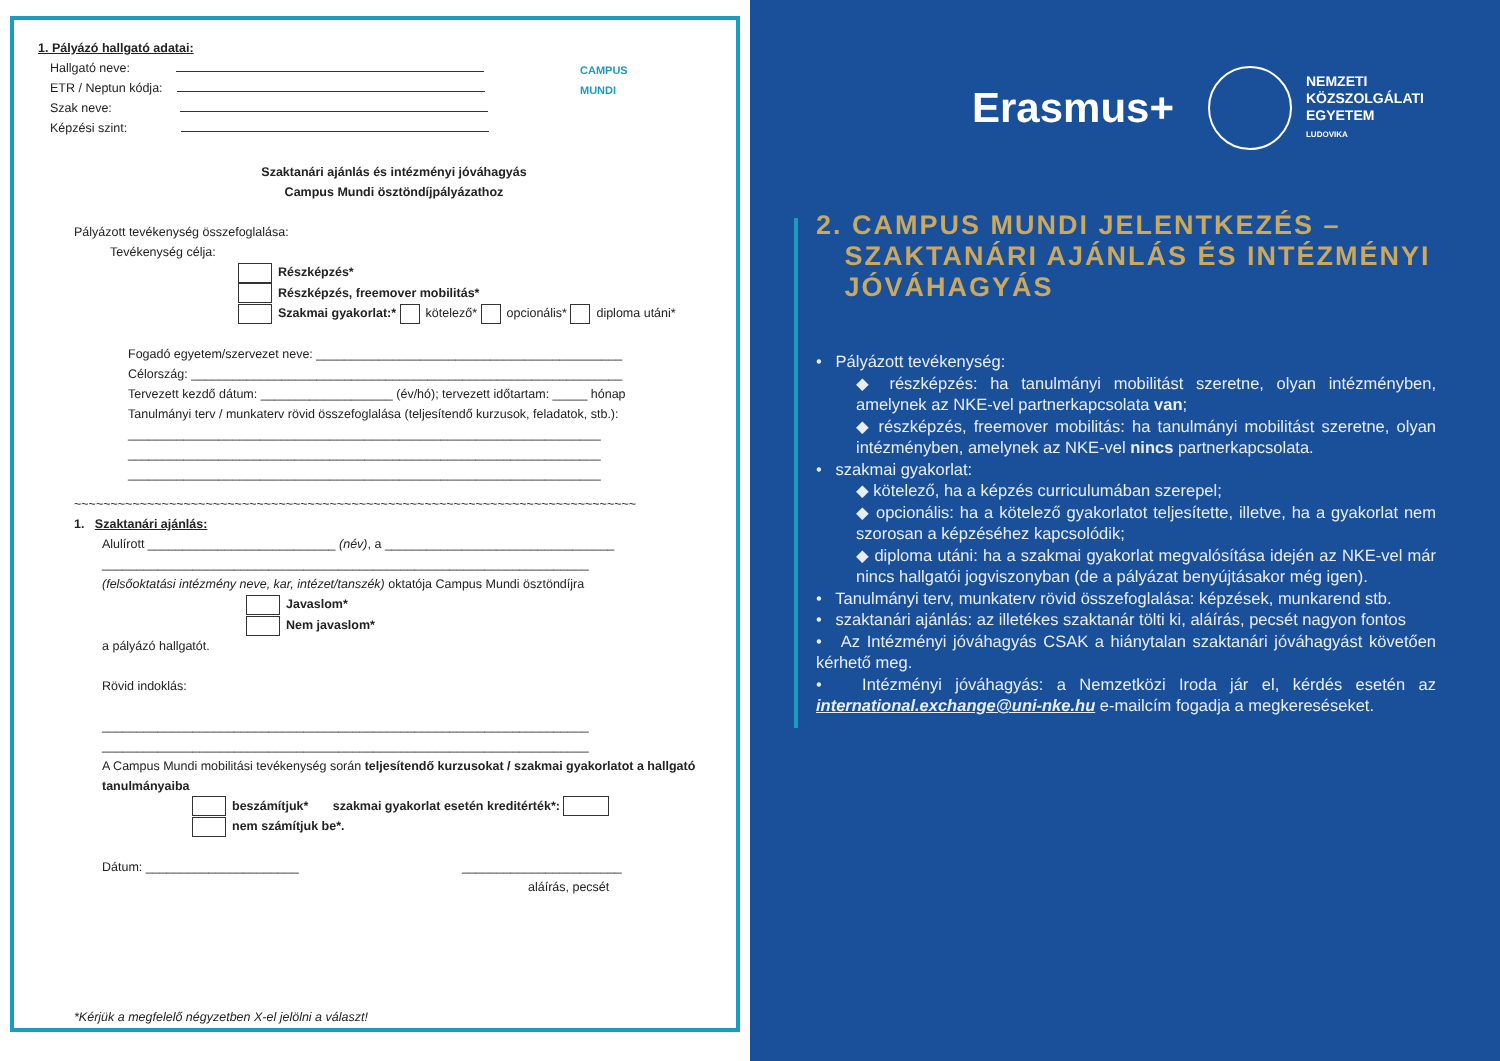1. Pályázó hallgató adatai:
Hallgató neve:
ETR / Neptun kódja:
Szak neve:
Képzési szint:
CAMPUS
MUNDI
Szaktanári ajánlás és intézményi jóváhagyás
Campus Mundi ösztöndíjpályázathoz
Pályázott tevékenység összefoglalása:
Tevékenység célja:
Részképzés*
Részképzés, freemover mobilitás*
Szakmai gyakorlat:* kötelező* opcionális* diploma utáni*
Fogadó egyetem/szervezet neve: ____________________________________________
Célország: ______________________________________________________________
Tervezett kezdő dátum: ___________________ (év/hó); tervezett időtartam: _____ hónap
Tanulmányi terv / munkaterv rövid összefoglalása (teljesítendő kurzusok, feladatok, stb.):
____________________________________________________________________
____________________________________________________________________
____________________________________________________________________
~~~~~~~~~~~~~~~~~~~~~~~~~~~~~~~~~~~~~~~~~~~~~~~~~~~~~~~~~~~~~~~~~~~~~~~~~~~~~
1. Szaktanári ajánlás:
Alulírott ___________________________ (név), a _________________________________
______________________________________________________________________
(felsőoktatási intézmény neve, kar, intézet/tanszék) oktatója Campus Mundi ösztöndíjra
Javaslom*
Nem javaslom*
a pályázó hallgatót.
Rövid indoklás:
______________________________________________________________________
______________________________________________________________________
A Campus Mundi mobilitási tevékenység során teljesítendő kurzusokat / szakmai gyakorlatot a hallgató tanulmányaiba
beszámítjuk* szakmai gyakorlat esetén kreditérték*:
nem számítjuk be*.
Dátum: ______________________ _______________________
aláírás, pecsét
*Kérjük a megfelelő négyzetben X-el jelölni a választ!
Erasmus+
NEMZETI
KÖZSZOLGÁLATI
EGYETEM
LUDOVIKA
2. CAMPUS MUNDI JELENTKEZÉS –
SZAKTANÁRI AJÁNLÁS ÉS INTÉZMÉNYI
JÓVÁHAGYÁS
• Pályázott tevékenység:
◆ részképzés: ha tanulmányi mobilitást szeretne, olyan intézményben, amelynek az NKE-vel partnerkapcsolata van;
◆ részképzés, freemover mobilitás: ha tanulmányi mobilitást szeretne, olyan intézményben, amelynek az NKE-vel nincs partnerkapcsolata.
• szakmai gyakorlat:
◆ kötelező, ha a képzés curriculumában szerepel;
◆ opcionális: ha a kötelező gyakorlatot teljesítette, illetve, ha a gyakorlat nem szorosan a képzéséhez kapcsolódik;
◆ diploma utáni: ha a szakmai gyakorlat megvalósítása idején az NKE-vel már nincs hallgatói jogviszonyban (de a pályázat benyújtásakor még igen).
• Tanulmányi terv, munkaterv rövid összefoglalása: képzések, munkarend stb.
• szaktanári ajánlás: az illetékes szaktanár tölti ki, aláírás, pecsét nagyon fontos
• Az Intézményi jóváhagyás CSAK a hiánytalan szaktanári jóváhagyást követően kérhető meg.
• Intézményi jóváhagyás: a Nemzetközi Iroda jár el, kérdés esetén az international.exchange@uni-nke.hu e-mailcím fogadja a megkereséseket.